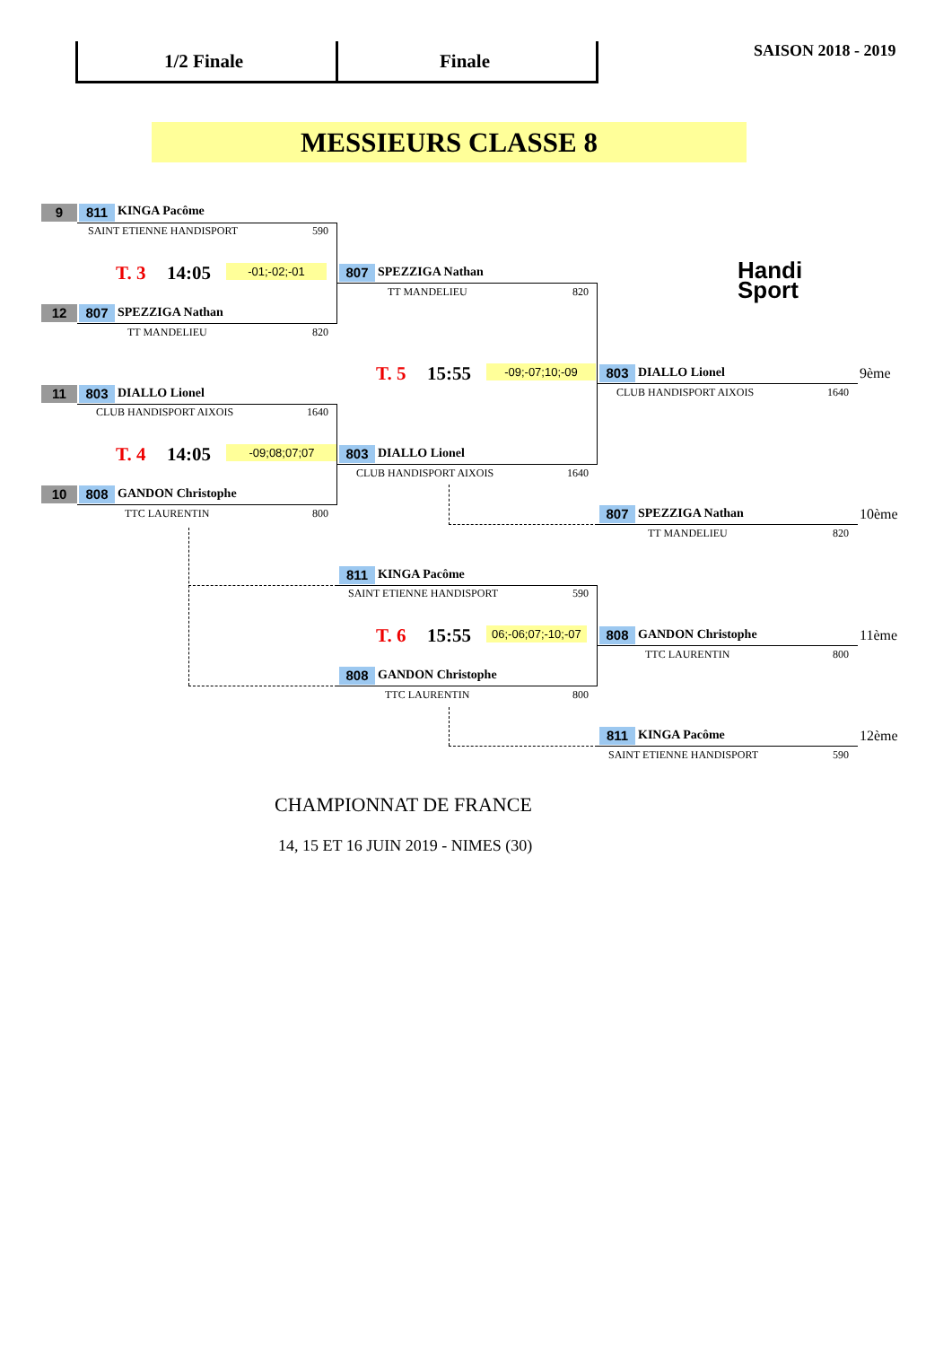1/2 Finale Finale SAISON 2018 - 2019
MESSIEURS CLASSE 8
Handi
Sport
9 811 KINGA Pacôme
SAINT ETIENNE HANDISPORT 590
T. 3 14:05 -01;-02;-01
12 807 SPEZZIGA Nathan
TT MANDELIEU 820
807 SPEZZIGA Nathan
TT MANDELIEU 820
T. 5 15:55 -09;-07;10;-09 803 DIALLO Lionel 9ème
CLUB HANDISPORT AIXOIS 1640
11 803 DIALLO Lionel
CLUB HANDISPORT AIXOIS 1640
T. 4 14:05 -09;08;07;07 803 DIALLO Lionel
CLUB HANDISPORT AIXOIS 1640
10 808 GANDON Christophe
TTC LAURENTIN 800 807 SPEZZIGA Nathan 10ème
TT MANDELIEU 820
811 KINGA Pacôme
SAINT ETIENNE HANDISPORT 590
T. 6 15:55 06;-06;07;-10;-07 808 GANDON Christophe 11ème
TTC LAURENTIN 800
808 GANDON Christophe
TTC LAURENTIN 800
811 KINGA Pacôme 12ème
SAINT ETIENNE HANDISPORT 590
CHAMPIONNAT DE FRANCE
14, 15 ET 16 JUIN 2019 - NIMES (30)